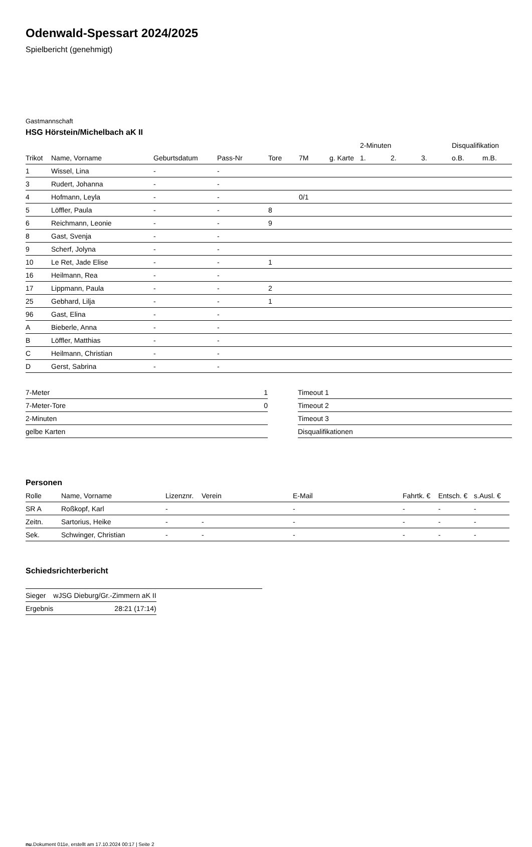Odenwald-Spessart 2024/2025
Spielbericht (genehmigt)
Gastmannschaft
HSG Hörstein/Michelbach aK II
| | | | | | | | 2-Minuten | | | Disqualifikation | |
| --- | --- | --- | --- | --- | --- | --- | --- | --- | --- | --- | --- |
| Trikot | Name, Vorname | Geburtsdatum | Pass-Nr | Tore | 7M | g. Karte | 1. | 2. | 3. | o.B. | m.B. |
| 1 | Wissel, Lina | - | - | | | | | | | | |
| 3 | Rudert, Johanna | - | - | | | | | | | | |
| 4 | Hofmann, Leyla | - | - | | 0/1 | | | | | | |
| 5 | Löffler, Paula | - | - | 8 | | | | | | | |
| 6 | Reichmann, Leonie | - | - | 9 | | | | | | | |
| 8 | Gast, Svenja | - | - | | | | | | | | |
| 9 | Scherf, Jolyna | - | - | | | | | | | | |
| 10 | Le Ret, Jade Elise | - | - | 1 | | | | | | | |
| 16 | Heilmann, Rea | - | - | | | | | | | | |
| 17 | Lippmann, Paula | - | - | 2 | | | | | | | |
| 25 | Gebhard, Lilja | - | - | 1 | | | | | | | |
| 96 | Gast, Elina | - | - | | | | | | | | |
| A | Bieberle, Anna | - | - | | | | | | | | |
| B | Löffler, Matthias | - | - | | | | | | | | |
| C | Heilmann, Christian | - | - | | | | | | | | |
| D | Gerst, Sabrina | - | - | | | | | | | | |
| 7-Meter | 1 |
| 7-Meter-Tore | 0 |
| 2-Minuten | |
| gelbe Karten | |
| Timeout 1 |
| Timeout 2 |
| Timeout 3 |
| Disqualifikationen |
Personen
| Rolle | Name, Vorname | Lizenznr. | Verein | E-Mail | Fahrtk. € | Entsch. € | s.Ausl. € |
| --- | --- | --- | --- | --- | --- | --- | --- |
| SR A | Roßkopf, Karl | - | | - | - | - | - |
| Zeitn. | Sartorius, Heike | - | - | - | - | - | - |
| Sek. | Schwinger, Christian | - | - | - | - | - | - |
Schiedsrichterbericht
| Sieger | wJSG Dieburg/Gr.-Zimmern aK II |
| Ergebnis | 28:21 (17:14) |
nu.Dokument 011e, erstellt am 17.10.2024 00:17 | Seite 2